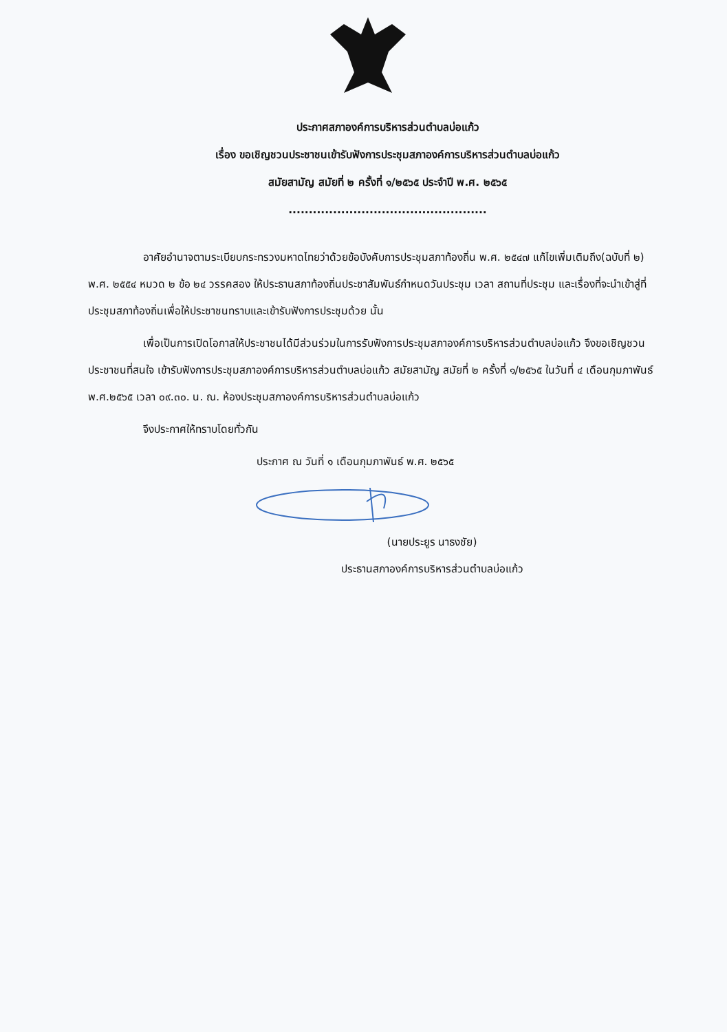ประกาศสภาองค์การบริหารส่วนตำบลบ่อแก้ว
เรื่อง ขอเชิญชวนประชาชนเข้ารับฟังการประชุมสภาองค์การบริหารส่วนตำบลบ่อแก้ว
สมัยสามัญ สมัยที่ ๒ ครั้งที่ ๑/๒๕๖๕ ประจำปี พ.ศ. ๒๕๖๕
.................................................
อาศัยอำนาจตามระเบียบกระทรวงมหาดไทยว่าด้วยข้อบังคับการประชุมสภาท้องถิ่น พ.ศ. ๒๕๔๗ แก้ไขเพิ่มเติมถึง(ฉบับที่ ๒) พ.ศ. ๒๕๕๔ หมวด ๒ ข้อ ๒๔ วรรคสอง ให้ประธานสภาท้องถิ่นประชาสัมพันธ์กำหนดวันประชุม เวลา สถานที่ประชุม และเรื่องที่จะนำเข้าสู่ที่ประชุมสภาท้องถิ่นเพื่อให้ประชาชนทราบและเข้ารับฟังการประชุมด้วย นั้น
เพื่อเป็นการเปิดโอกาสให้ประชาชนได้มีส่วนร่วมในการรับฟังการประชุมสภาองค์การบริหารส่วนตำบลบ่อแก้ว จึงขอเชิญชวนประชาชนที่สนใจ เข้ารับฟังการประชุมสภาองค์การบริหารส่วนตำบลบ่อแก้ว สมัยสามัญ สมัยที่ ๒ ครั้งที่ ๑/๒๕๖๕ ในวันที่ ๔ เดือนกุมภาพันธ์ พ.ศ.๒๕๖๕ เวลา ๐๙.๓๐. น. ณ. ห้องประชุมสภาองค์การบริหารส่วนตำบลบ่อแก้ว
จึงประกาศให้ทราบโดยทั่วกัน
ประกาศ ณ วันที่ ๑ เดือนกุมภาพันธ์ พ.ศ. ๒๕๖๕
(นายประยูร นาธงชัย)
ประธานสภาองค์การบริหารส่วนตำบลบ่อแก้ว